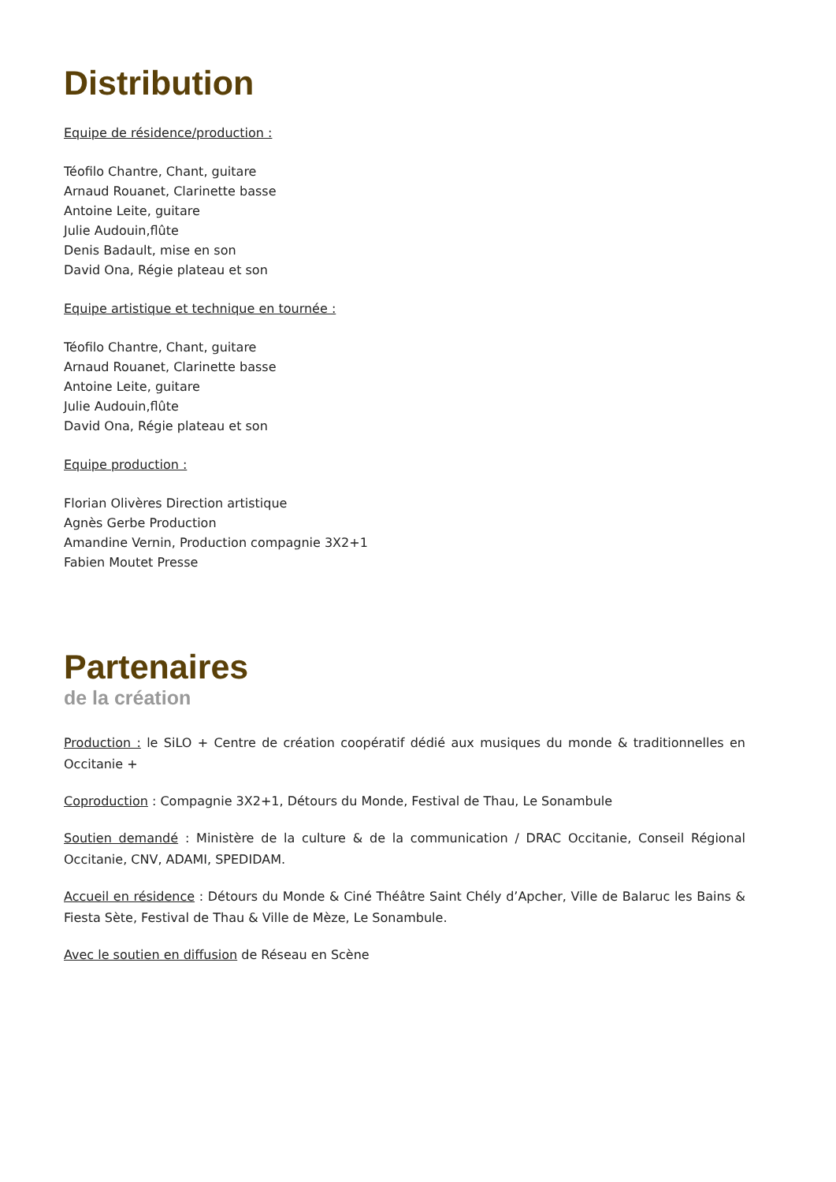Distribution
Equipe de résidence/production :
Téofilo Chantre, Chant, guitare
Arnaud Rouanet, Clarinette basse
Antoine Leite, guitare
Julie Audouin,flûte
Denis Badault, mise en son
David Ona, Régie plateau et son
Equipe artistique et technique en tournée :
Téofilo Chantre, Chant, guitare
Arnaud Rouanet, Clarinette basse
Antoine Leite, guitare
Julie Audouin,flûte
David Ona, Régie plateau et son
Equipe production :
Florian Olivères Direction artistique
Agnès Gerbe Production
Amandine Vernin, Production compagnie 3X2+1
Fabien Moutet Presse
Partenaires
de la création
Production : le SiLO + Centre de création coopératif dédié aux musiques du monde & traditionnelles en Occitanie +
Coproduction : Compagnie 3X2+1, Détours du Monde, Festival de Thau, Le Sonambule
Soutien demandé : Ministère de la culture & de la communication / DRAC Occitanie, Conseil Régional Occitanie, CNV, ADAMI, SPEDIDAM.
Accueil en résidence : Détours du Monde & Ciné Théâtre Saint Chély d’Apcher, Ville de Balaruc les Bains & Fiesta Sète, Festival de Thau & Ville de Mèze, Le Sonambule.
Avec le soutien en diffusion de Réseau en Scène